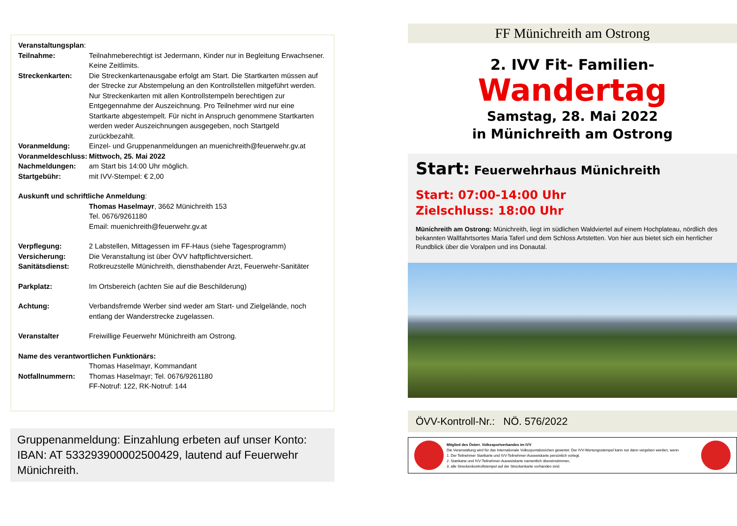Veranstaltungsplan:
Teilnahme: Teilnahmeberechtigt ist Jedermann, Kinder nur in Begleitung Erwachsener. Keine Zeitlimits.
Streckenkarten: Die Streckenkartenausgabe erfolgt am Start. Die Startkarten müssen auf der Strecke zur Abstempelung an den Kontrollstellen mitgeführt werden. Nur Streckenkarten mit allen Kontrollstempeln berechtigen zur Entgegennahme der Auszeichnung. Pro Teilnehmer wird nur eine Startkarte abgestempelt. Für nicht in Anspruch genommene Startkarten werden weder Auszeichnungen ausgegeben, noch Startgeld zurückbezahlt.
Voranmeldung: Einzel- und Gruppenanmeldungen an muenichreith@feuerwehr.gv.at
Voranmeldeschluss: Mittwoch, 25. Mai 2022
Nachmeldungen: am Start bis 14:00 Uhr möglich.
Startgebühr: mit IVV-Stempel: € 2,00
Auskunft und schriftliche Anmeldung:
Thomas Haselmayr, 3662 Münichreith 153
Tel. 0676/9261180
Email: muenichreith@feuerwehr.gv.at
Verpflegung: 2 Labstellen, Mittagessen im FF-Haus (siehe Tagesprogramm)
Versicherung: Die Veranstaltung ist über ÖVV haftpflichtversichert.
Sanitätsdienst: Rotkreuzstelle Münichreith, diensthabender Arzt, Feuerwehr-Sanitäter
Parkplatz: Im Ortsbereich (achten Sie auf die Beschilderung)
Achtung: Verbandsfremde Werber sind weder am Start- und Zielgelände, noch entlang der Wanderstrecke zugelassen.
Veranstalter Freiwillige Feuerwehr Münichreith am Ostrong.
Name des verantwortlichen Funktionärs:
Thomas Haselmayr, Kommandant
Notfallnummern: Thomas Haselmayr; Tel. 0676/9261180
FF-Notruf: 122, RK-Notruf: 144
Gruppenanmeldung: Einzahlung erbeten auf unser Konto: IBAN: AT 533293900002500429, lautend auf Feuerwehr Münichreith.
FF Münichreith am Ostrong
2. IVV Fit- Familien-
Wandertag
Samstag, 28. Mai 2022
in Münichreith am Ostrong
Start: Feuerwehrhaus Münichreith
Start: 07:00-14:00 Uhr
Zielschluss: 18:00 Uhr
Münichreith am Ostrong: Münichreith, liegt im südlichen Waldviertel auf einem Hochplateau, nördlich des bekannten Wallfahrtsortes Maria Taferl und dem Schloss Artstetten. Von hier aus bietet sich ein herrlicher Rundblick über die Voralpen und ins Donautal.
ÖVV-Kontroll-Nr.: NÖ. 576/2022
Mitglied des Österr. Volkssportverbandes im IVV
Die Veranstaltung wird für das Internationale Volkssportabzeichen gewertet. Der IVV-Wertungsstempel kann nur dann vergeben werden, wenn
1. Der Teilnehmer Startkarte und IVV-Teilnehmer-Ausweiskarte persönlich vorlegt.
2. Startkarte und IVV-Teilnehmer-Ausweiskarte namentlich übereinstimmen,
3. alle Streckenkontrollstempel auf der Streckenkarte vorhanden sind.